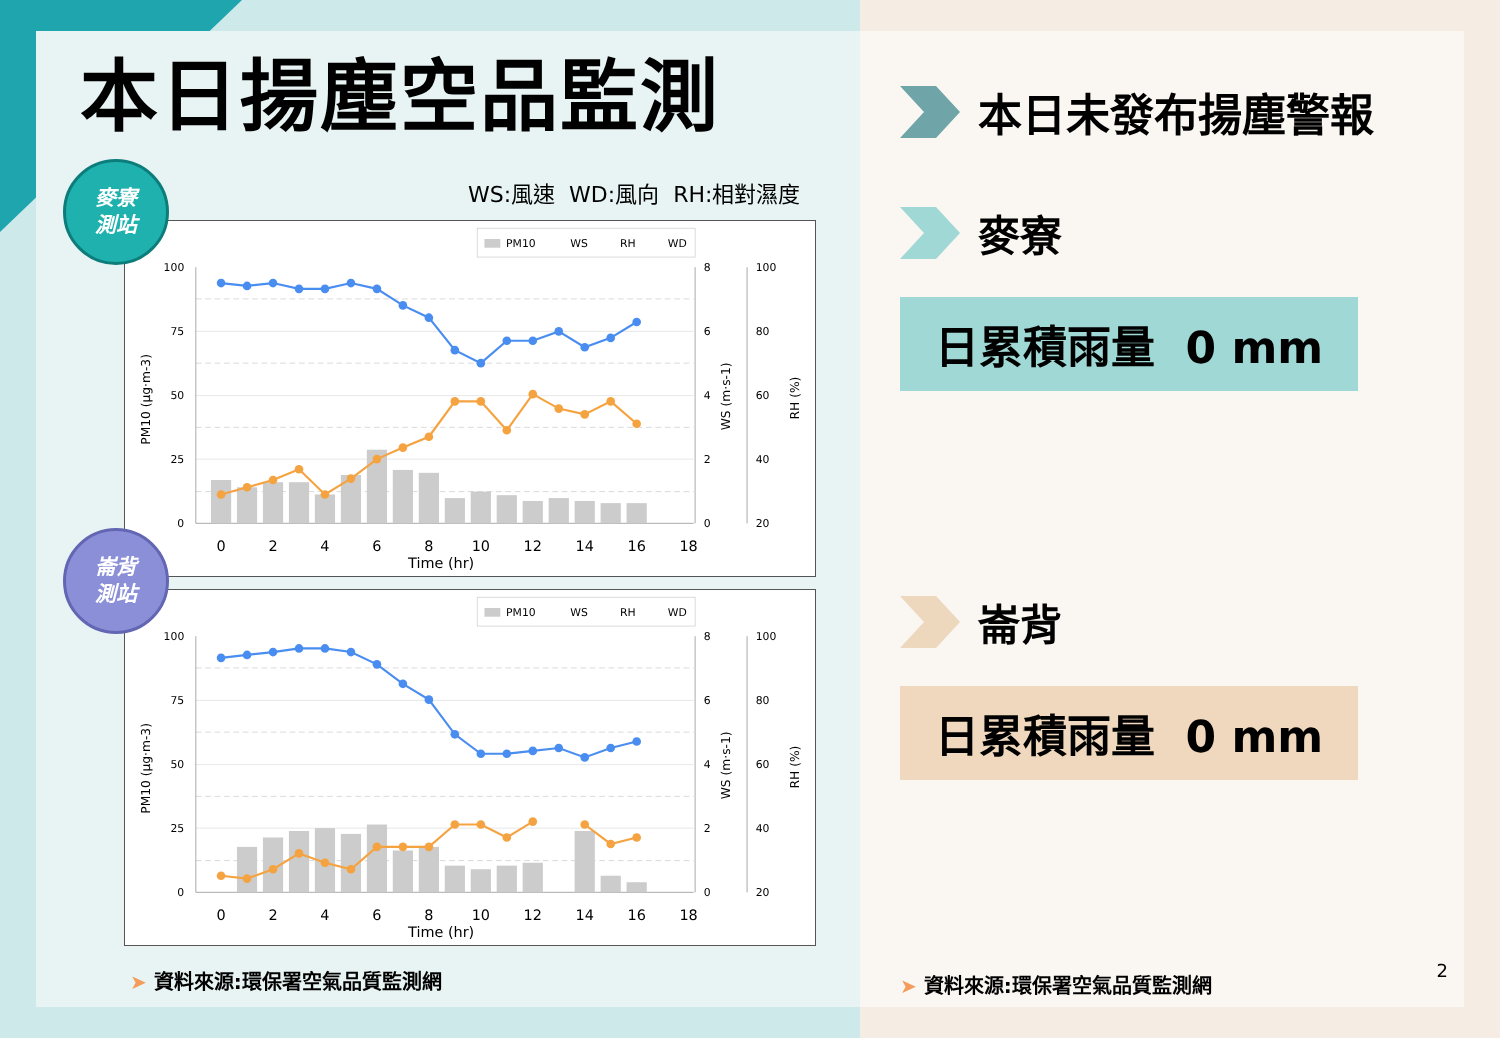本日揚塵空品監測
WS:風速 WD:風向 RH:相對濕度
麥寮
測站
PM10
WS
RH
WD
100
75
50
25
0
8
6
4
2
0
100
80
60
40
20
0
2
4
6
8
10
12
14
16
18
Time (hr)
PM10 (μg·m-3)
WS (m·s-1)
RH (%)
崙背
測站
PM10
WS
RH
WD
100
75
50
25
0
8
6
4
2
0
100
80
60
40
20
0
2
4
6
8
10
12
14
16
18
Time (hr)
PM10 (μg·m-3)
WS (m·s-1)
RH (%)
➤ 資料來源:環保署空氣品質監測網
本日未發布揚塵警報
麥寮
日累積雨量 0 mm
崙背
日累積雨量 0 mm
➤ 資料來源:環保署空氣品質監測網
2